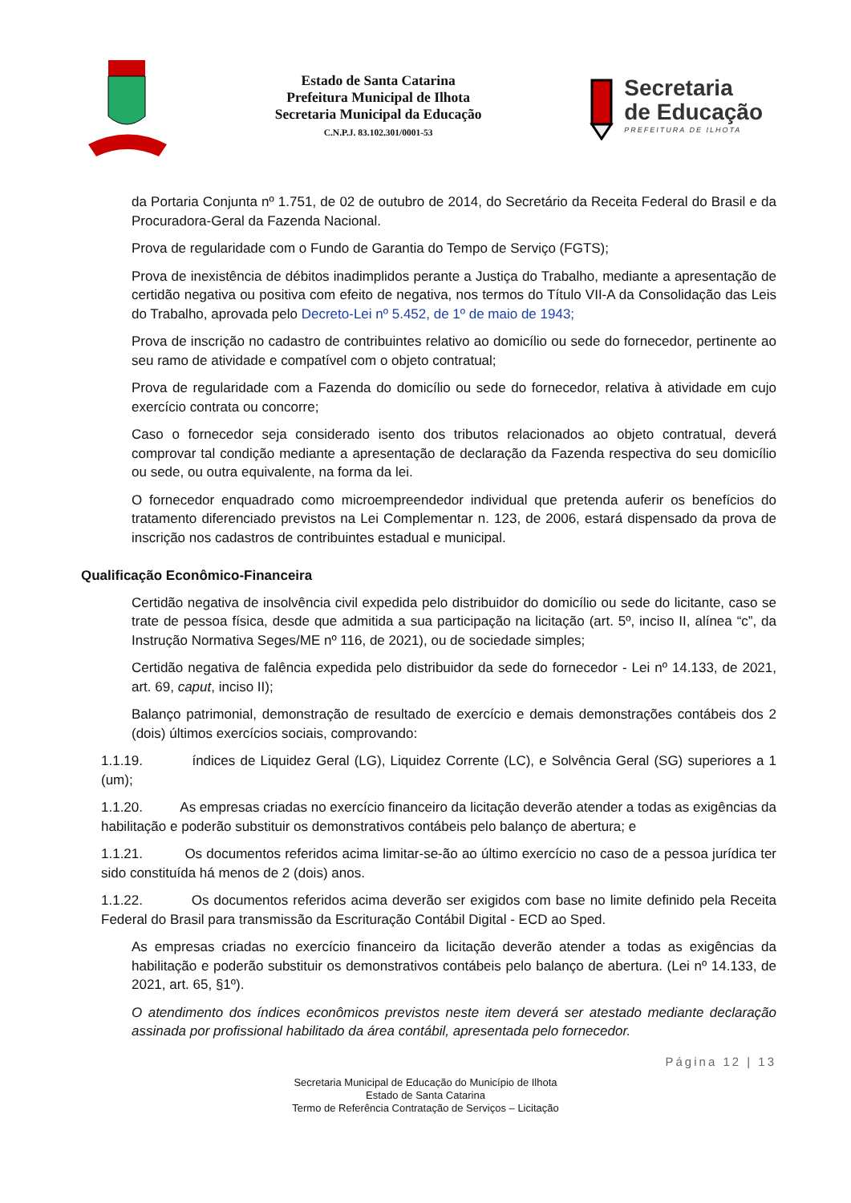Estado de Santa Catarina
Prefeitura Municipal de Ilhota
Secretaria Municipal da Educação
C.N.P.J. 83.102.301/0001-53
Secretaria
de Educação
PREFEITURA DE ILHOTA
da Portaria Conjunta nº 1.751, de 02 de outubro de 2014, do Secretário da Receita Federal do Brasil e da Procuradora-Geral da Fazenda Nacional.
Prova de regularidade com o Fundo de Garantia do Tempo de Serviço (FGTS);
Prova de inexistência de débitos inadimplidos perante a Justiça do Trabalho, mediante a apresentação de certidão negativa ou positiva com efeito de negativa, nos termos do Título VII-A da Consolidação das Leis do Trabalho, aprovada pelo Decreto-Lei nº 5.452, de 1º de maio de 1943;
Prova de inscrição no cadastro de contribuintes relativo ao domicílio ou sede do fornecedor, pertinente ao seu ramo de atividade e compatível com o objeto contratual;
Prova de regularidade com a Fazenda do domicílio ou sede do fornecedor, relativa à atividade em cujo exercício contrata ou concorre;
Caso o fornecedor seja considerado isento dos tributos relacionados ao objeto contratual, deverá comprovar tal condição mediante a apresentação de declaração da Fazenda respectiva do seu domicílio ou sede, ou outra equivalente, na forma da lei.
O fornecedor enquadrado como microempreendedor individual que pretenda auferir os benefícios do tratamento diferenciado previstos na Lei Complementar n. 123, de 2006, estará dispensado da prova de inscrição nos cadastros de contribuintes estadual e municipal.
Qualificação Econômico-Financeira
Certidão negativa de insolvência civil expedida pelo distribuidor do domicílio ou sede do licitante, caso se trate de pessoa física, desde que admitida a sua participação na licitação (art. 5º, inciso II, alínea “c”, da Instrução Normativa Seges/ME nº 116, de 2021), ou de sociedade simples;
Certidão negativa de falência expedida pelo distribuidor da sede do fornecedor - Lei nº 14.133, de 2021, art. 69, caput, inciso II);
Balanço patrimonial, demonstração de resultado de exercício e demais demonstrações contábeis dos 2 (dois) últimos exercícios sociais, comprovando:
1.1.19. índices de Liquidez Geral (LG), Liquidez Corrente (LC), e Solvência Geral (SG) superiores a 1 (um);
1.1.20. As empresas criadas no exercício financeiro da licitação deverão atender a todas as exigências da habilitação e poderão substituir os demonstrativos contábeis pelo balanço de abertura; e
1.1.21. Os documentos referidos acima limitar-se-ão ao último exercício no caso de a pessoa jurídica ter sido constituída há menos de 2 (dois) anos.
1.1.22. Os documentos referidos acima deverão ser exigidos com base no limite definido pela Receita Federal do Brasil para transmissão da Escrituração Contábil Digital - ECD ao Sped.
As empresas criadas no exercício financeiro da licitação deverão atender a todas as exigências da habilitação e poderão substituir os demonstrativos contábeis pelo balanço de abertura. (Lei nº 14.133, de 2021, art. 65, §1º).
O atendimento dos índices econômicos previstos neste item deverá ser atestado mediante declaração assinada por profissional habilitado da área contábil, apresentada pelo fornecedor.
Página 12 | 13
Secretaria Municipal de Educação do Município de Ilhota
Estado de Santa Catarina
Termo de Referência Contratação de Serviços – Licitação